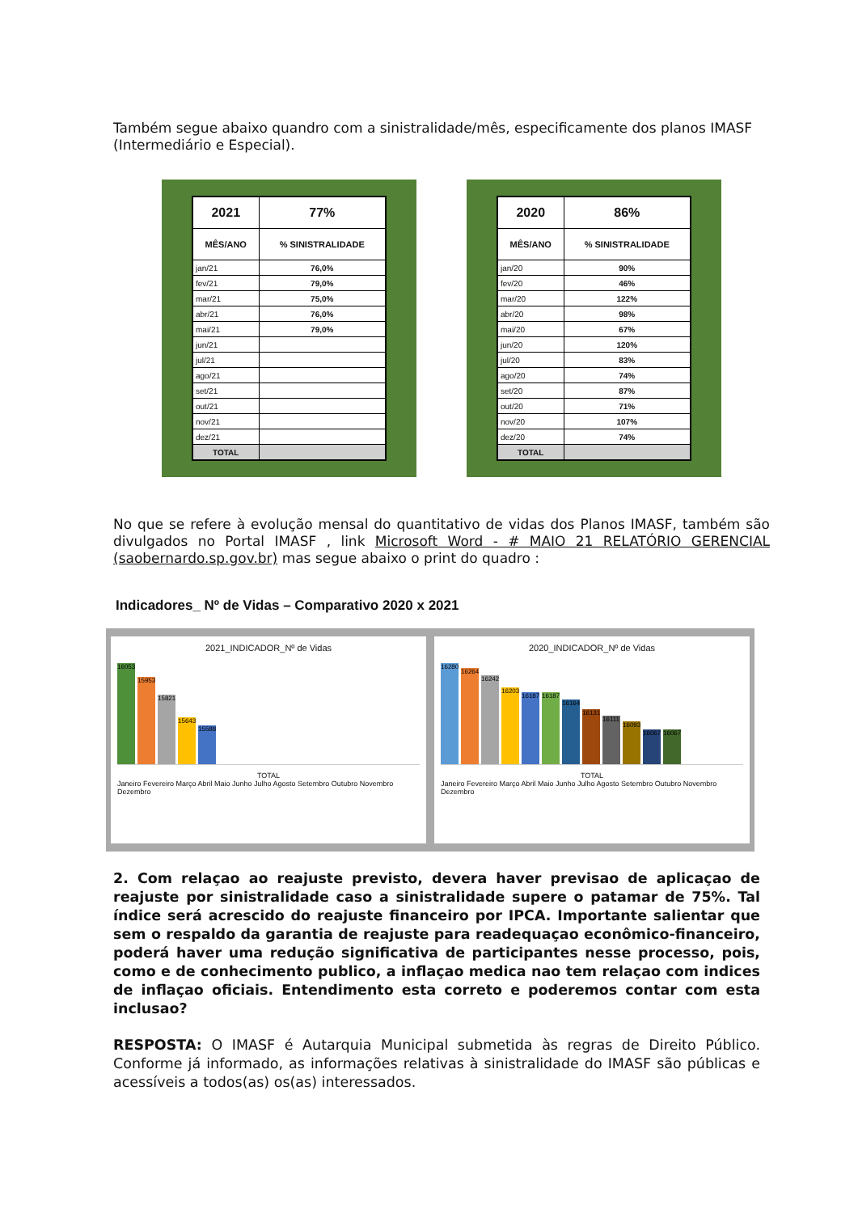Também segue abaixo quandro com a sinistralidade/mês, especificamente dos planos IMASF (Intermediário e Especial).
| 2021 | 77% |
| --- | --- |
| MÊS/ANO | % SINISTRALIDADE |
| jan/21 | 76,0% |
| fev/21 | 79,0% |
| mar/21 | 75,0% |
| abr/21 | 76,0% |
| mai/21 | 79,0% |
| jun/21 | |
| jul/21 | |
| ago/21 | |
| set/21 | |
| out/21 | |
| nov/21 | |
| dez/21 | |
| TOTAL | |
| 2020 | 86% |
| --- | --- |
| MÊS/ANO | % SINISTRALIDADE |
| jan/20 | 90% |
| fev/20 | 46% |
| mar/20 | 122% |
| abr/20 | 98% |
| mai/20 | 67% |
| jun/20 | 120% |
| jul/20 | 83% |
| ago/20 | 74% |
| set/20 | 87% |
| out/20 | 71% |
| nov/20 | 107% |
| dez/20 | 74% |
| TOTAL | |
No que se refere à evolução mensal do quantitativo de vidas dos Planos IMASF, também são divulgados no Portal IMASF , link Microsoft Word - # MAIO 21 RELATÓRIO GERENCIAL (saobernardo.sp.gov.br) mas segue abaixo o print do quadro :
Indicadores_ Nº de Vidas – Comparativo 2020 x 2021
2021_INDICADOR_Nº de Vidas
16053
15953
15821
15643
15588
TOTAL
Janeiro Fevereiro Março Abril Maio Junho Julho Agosto Setembro Outubro Novembro Dezembro
2020_INDICADOR_Nº de Vidas
16280
16264
16242
16203
16187
16187
16164
16131
16111
16093
16067
16067
TOTAL
Janeiro Fevereiro Março Abril Maio Junho Julho Agosto Setembro Outubro Novembro Dezembro
2. Com relaçao ao reajuste previsto, devera haver previsao de aplicaçao de reajuste por sinistralidade caso a sinistralidade supere o patamar de 75%. Tal índice será acrescido do reajuste financeiro por IPCA. Importante salientar que sem o respaldo da garantia de reajuste para readequaçao econômico-financeiro, poderá haver uma redução significativa de participantes nesse processo, pois, como e de conhecimento publico, a inflaçao medica nao tem relaçao com indices de inflaçao oficiais. Entendimento esta correto e poderemos contar com esta inclusao?
RESPOSTA: O IMASF é Autarquia Municipal submetida às regras de Direito Público. Conforme já informado, as informações relativas à sinistralidade do IMASF são públicas e acessíveis a todos(as) os(as) interessados.